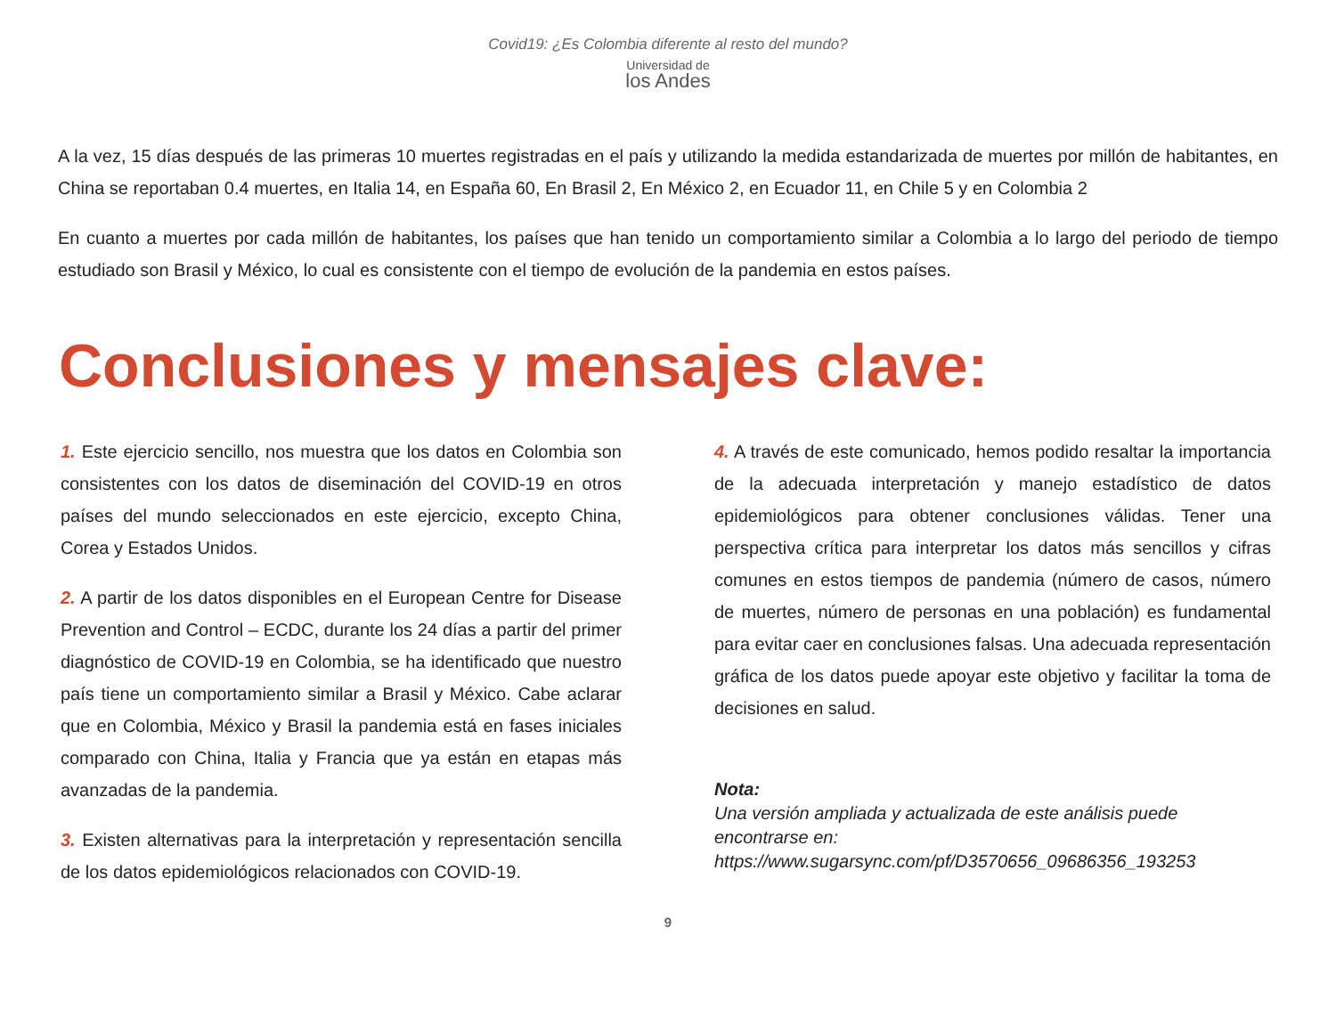Covid19: ¿Es Colombia diferente al resto del mundo?
Universidad de
los Andes
A la vez, 15 días después de las primeras 10 muertes registradas en el país y utilizando la medida estandarizada de muertes por millón de habitantes, en China se reportaban 0.4 muertes, en Italia 14, en España 60, En Brasil 2, En México 2, en Ecuador 11, en Chile 5 y en Colombia 2
En cuanto a muertes por cada millón de habitantes, los países que han tenido un comportamiento similar a Colombia a lo largo del periodo de tiempo estudiado son Brasil y México, lo cual es consistente con el tiempo de evolución de la pandemia en estos países.
Conclusiones y mensajes clave:
1. Este ejercicio sencillo, nos muestra que los datos en Colombia son consistentes con los datos de diseminación del COVID-19 en otros países del mundo seleccionados en este ejercicio, excepto China, Corea y Estados Unidos.
2. A partir de los datos disponibles en el European Centre for Disease Prevention and Control – ECDC, durante los 24 días a partir del primer diagnóstico de COVID-19 en Colombia, se ha identificado que nuestro país tiene un comportamiento similar a Brasil y México. Cabe aclarar que en Colombia, México y Brasil la pandemia está en fases iniciales comparado con China, Italia y Francia que ya están en etapas más avanzadas de la pandemia.
3. Existen alternativas para la interpretación y representación sencilla de los datos epidemiológicos relacionados con COVID-19.
4. A través de este comunicado, hemos podido resaltar la importancia de la adecuada interpretación y manejo estadístico de datos epidemiológicos para obtener conclusiones válidas. Tener una perspectiva crítica para interpretar los datos más sencillos y cifras comunes en estos tiempos de pandemia (número de casos, número de muertes, número de personas en una población) es fundamental para evitar caer en conclusiones falsas. Una adecuada representación gráfica de los datos puede apoyar este objetivo y facilitar la toma de decisiones en salud.
Nota:
Una versión ampliada y actualizada de este análisis puede encontrarse en: https://www.sugarsync.com/pf/D3570656_09686356_193253
9